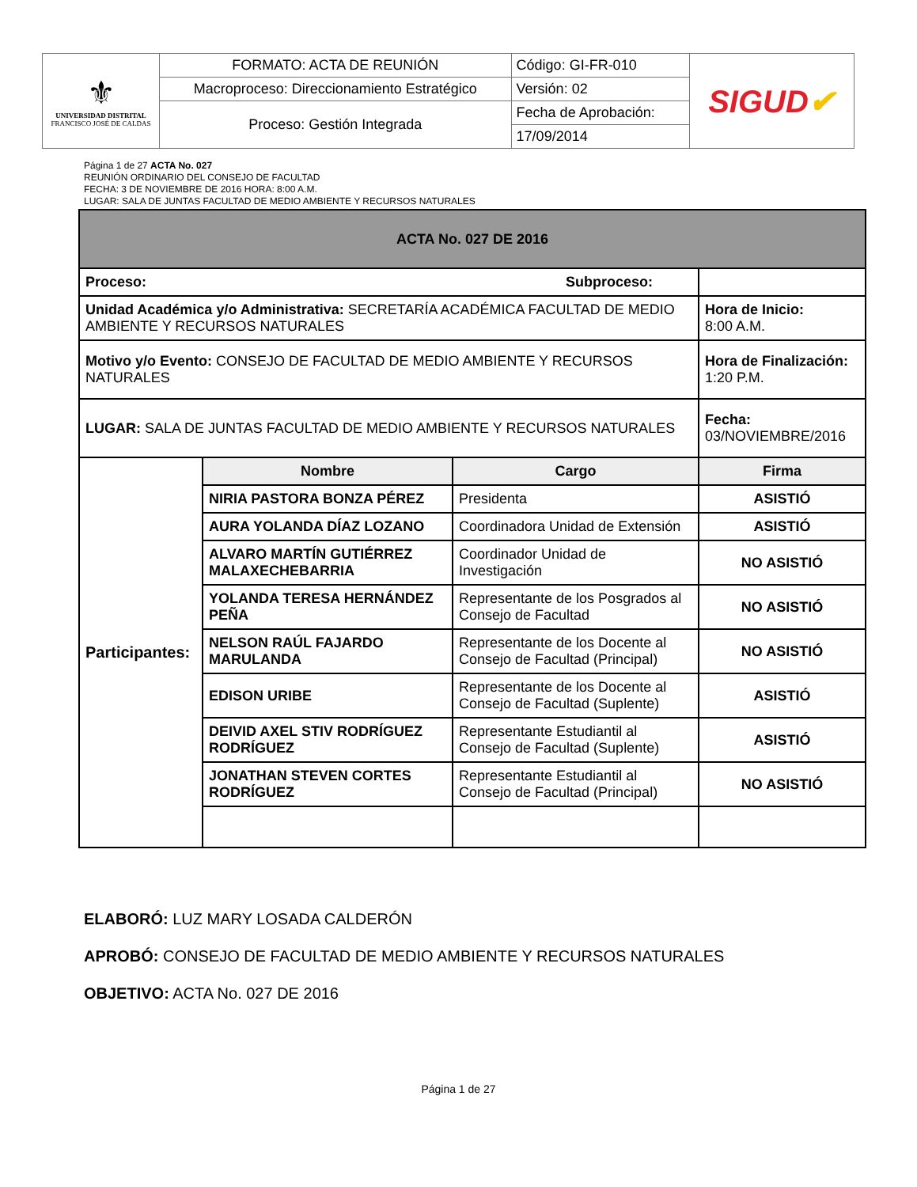| ⚜ UNIVERSIDAD DISTRITAL FRANCISCO JOSÉ DE CALDAS | FORMATO: ACTA DE REUNIÓN | Código: GI-FR-010 | SIGUD ✔ |
| | Macroproceso: Direccionamiento Estratégico | Versión: 02 | |
| | Proceso: Gestión Integrada | Fecha de Aprobación: | |
| | | 17/09/2014 | |
Página 1 de 27 ACTA No. 027
REUNIÓN ORDINARIO DEL CONSEJO DE FACULTAD
FECHA: 3 DE NOVIEMBRE DE 2016 HORA: 8:00 A.M.
LUGAR: SALA DE JUNTAS FACULTAD DE MEDIO AMBIENTE Y RECURSOS NATURALES
| ACTA No. 027 DE 2016 | | | |
| Proceso: Subproceso: | | | |
| Unidad Académica y/o Administrativa: SECRETARÍA ACADÉMICA FACULTAD DE MEDIO AMBIENTE Y RECURSOS NATURALES | | | Hora de Inicio: 8:00 A.M. |
| Motivo y/o Evento: CONSEJO DE FACULTAD DE MEDIO AMBIENTE Y RECURSOS NATURALES | | | Hora de Finalización: 1:20 P.M. |
| LUGAR: SALA DE JUNTAS FACULTAD DE MEDIO AMBIENTE Y RECURSOS NATURALES | | | Fecha: 03/NOVIEMBRE/2016 |
| Participantes: | Nombre | Cargo | Firma |
| | NIRIA PASTORA BONZA PÉREZ | Presidenta | ASISTIÓ |
| | AURA YOLANDA DÍAZ LOZANO | Coordinadora Unidad de Extensión | ASISTIÓ |
| | ALVARO MARTÍN GUTIÉRREZ MALAXECHEBARRIA | Coordinador Unidad de Investigación | NO ASISTIÓ |
| | YOLANDA TERESA HERNÁNDEZ PEÑA | Representante de los Posgrados al Consejo de Facultad | NO ASISTIÓ |
| | NELSON RAÚL FAJARDO MARULANDA | Representante de los Docente al Consejo de Facultad (Principal) | NO ASISTIÓ |
| | EDISON URIBE | Representante de los Docente al Consejo de Facultad (Suplente) | ASISTIÓ |
| | DEIVID AXEL STIV RODRÍGUEZ RODRÍGUEZ | Representante Estudiantil al Consejo de Facultad (Suplente) | ASISTIÓ |
| | JONATHAN STEVEN CORTES RODRÍGUEZ | Representante Estudiantil al Consejo de Facultad (Principal) | NO ASISTIÓ |
ELABORÓ: LUZ MARY LOSADA CALDERÓN
APROBÓ: CONSEJO DE FACULTAD DE MEDIO AMBIENTE Y RECURSOS NATURALES
OBJETIVO: ACTA No. 027 DE 2016
Página 1 de 27